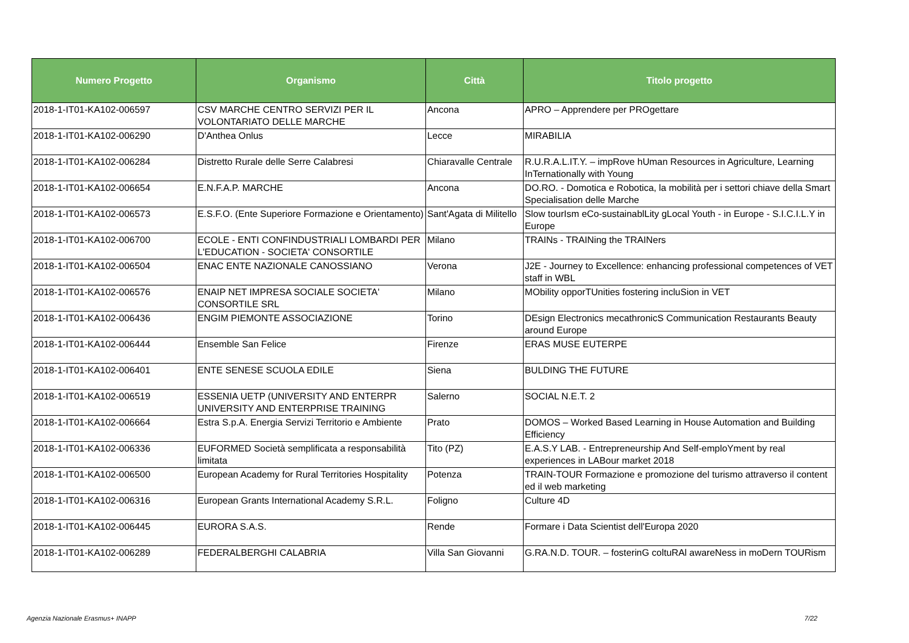| Numero Progetto | Organismo | Città | Titolo progetto |
| --- | --- | --- | --- |
| 2018-1-IT01-KA102-006597 | CSV MARCHE CENTRO SERVIZI PER IL VOLONTARIATO DELLE MARCHE | Ancona | APRO – Apprendere per PROgettare |
| 2018-1-IT01-KA102-006290 | D'Anthea Onlus | Lecce | MIRABILIA |
| 2018-1-IT01-KA102-006284 | Distretto Rurale delle Serre Calabresi | Chiaravalle Centrale | R.U.R.A.L.IT.Y. – impRove hUman Resources in Agriculture, Learning InTernationally with Young |
| 2018-1-IT01-KA102-006654 | E.N.F.A.P. MARCHE | Ancona | DO.RO. - Domotica e Robotica, la mobilità per i settori chiave della Smart Specialisation delle Marche |
| 2018-1-IT01-KA102-006573 | E.S.F.O. (Ente Superiore Formazione e Orientamento) | Sant'Agata di Militello | Slow tourIsm eCo-sustainablLity gLocal Youth - in Europe - S.I.C.I.L.Y in Europe |
| 2018-1-IT01-KA102-006700 | ECOLE - ENTI CONFINDUSTRIALI LOMBARDI PER L'EDUCATION - SOCIETA' CONSORTILE | Milano | TRAINs - TRAINing the TRAINers |
| 2018-1-IT01-KA102-006504 | ENAC ENTE NAZIONALE CANOSSIANO | Verona | J2E - Journey to Excellence: enhancing professional competences of VET staff in WBL |
| 2018-1-IT01-KA102-006576 | ENAIP NET IMPRESA SOCIALE SOCIETA' CONSORTILE SRL | Milano | MObility opporTUnities fostering incluSion in VET |
| 2018-1-IT01-KA102-006436 | ENGIM PIEMONTE ASSOCIAZIONE | Torino | DEsign Electronics mecathronicS Communication Restaurants Beauty around Europe |
| 2018-1-IT01-KA102-006444 | Ensemble San Felice | Firenze | ERAS MUSE EUTERPE |
| 2018-1-IT01-KA102-006401 | ENTE SENESE SCUOLA EDILE | Siena | BULDING THE FUTURE |
| 2018-1-IT01-KA102-006519 | ESSENIA UETP (UNIVERSITY AND ENTERPR UNIVERSITY AND ENTERPRISE TRAINING | Salerno | SOCIAL N.E.T. 2 |
| 2018-1-IT01-KA102-006664 | Estra S.p.A. Energia Servizi Territorio e Ambiente | Prato | DOMOS – Worked Based Learning in House Automation and Building Efficiency |
| 2018-1-IT01-KA102-006336 | EUFORMED Società semplificata a responsabilità limitata | Tito (PZ) | E.A.S.Y LAB. - Entrepreneurship And Self-emploYment by real experiences in LABour market 2018 |
| 2018-1-IT01-KA102-006500 | European Academy for Rural Territories Hospitality | Potenza | TRAIN-TOUR Formazione e promozione del turismo attraverso il content ed il web marketing |
| 2018-1-IT01-KA102-006316 | European Grants International Academy S.R.L. | Foligno | Culture 4D |
| 2018-1-IT01-KA102-006445 | EURORA S.A.S. | Rende | Formare i Data Scientist dell'Europa 2020 |
| 2018-1-IT01-KA102-006289 | FEDERALBERGHI CALABRIA | Villa San Giovanni | G.RA.N.D. TOUR. – fosterinG coltuRAl awareNess in moDern TOURism |
Agenzia Nazionale Erasmus+ INAPP 7/22